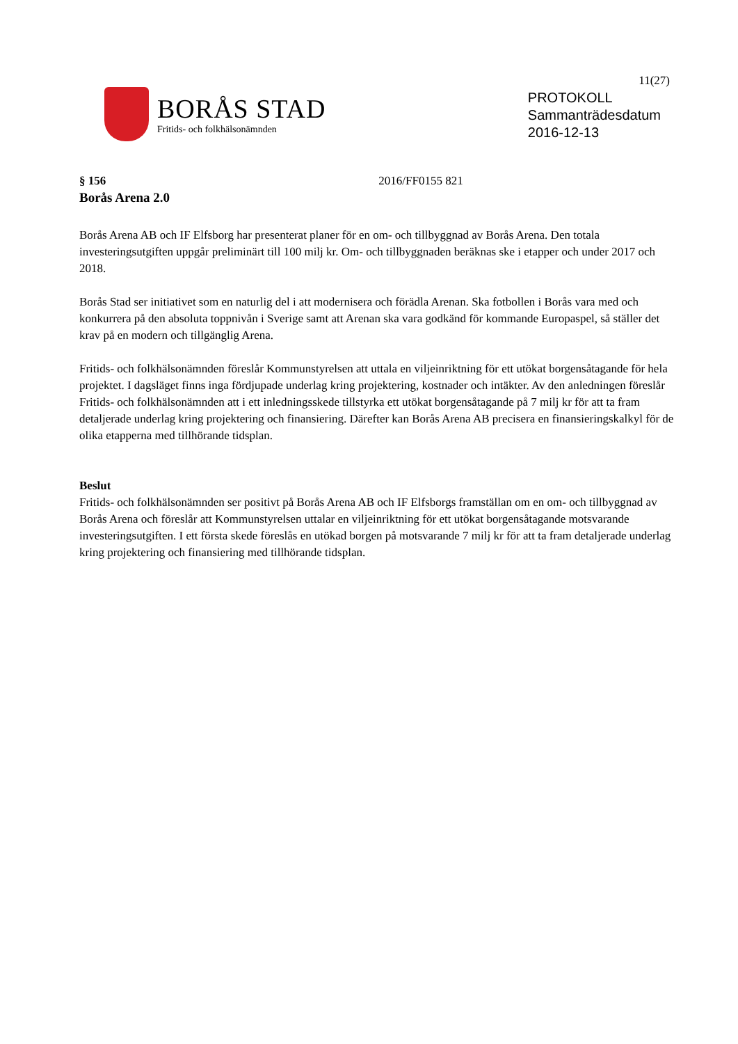11(27)
BORÅS STAD
Fritids- och folkhälsonämnden
PROTOKOLL
Sammanträdesdatum
2016-12-13
§ 156 2016/FF0155 821
Borås Arena 2.0
Borås Arena AB och IF Elfsborg har presenterat planer för en om- och tillbyggnad av Borås Arena. Den totala investeringsutgiften uppgår preliminärt till 100 milj kr. Om- och tillbyggnaden beräknas ske i etapper och under 2017 och 2018.
Borås Stad ser initiativet som en naturlig del i att modernisera och förädla Arenan. Ska fotbollen i Borås vara med och konkurrera på den absoluta toppnivån i Sverige samt att Arenan ska vara godkänd för kommande Europaspel, så ställer det krav på en modern och tillgänglig Arena.
Fritids- och folkhälsonämnden föreslår Kommunstyrelsen att uttala en viljeinriktning för ett utökat borgensåtagande för hela projektet. I dagsläget finns inga fördjupade underlag kring projektering, kostnader och intäkter. Av den anledningen föreslår Fritids- och folkhälsonämnden att i ett inledningsskede tillstyrka ett utökat borgensåtagande på 7 milj kr för att ta fram detaljerade underlag kring projektering och finansiering. Därefter kan Borås Arena AB precisera en finansieringskalkyl för de olika etapperna med tillhörande tidsplan.
Beslut
Fritids- och folkhälsonämnden ser positivt på Borås Arena AB och IF Elfsborgs framställan om en om- och tillbyggnad av Borås Arena och föreslår att Kommunstyrelsen uttalar en viljeinriktning för ett utökat borgensåtagande motsvarande investeringsutgiften. I ett första skede föreslås en utökad borgen på motsvarande 7 milj kr för att ta fram detaljerade underlag kring projektering och finansiering med tillhörande tidsplan.